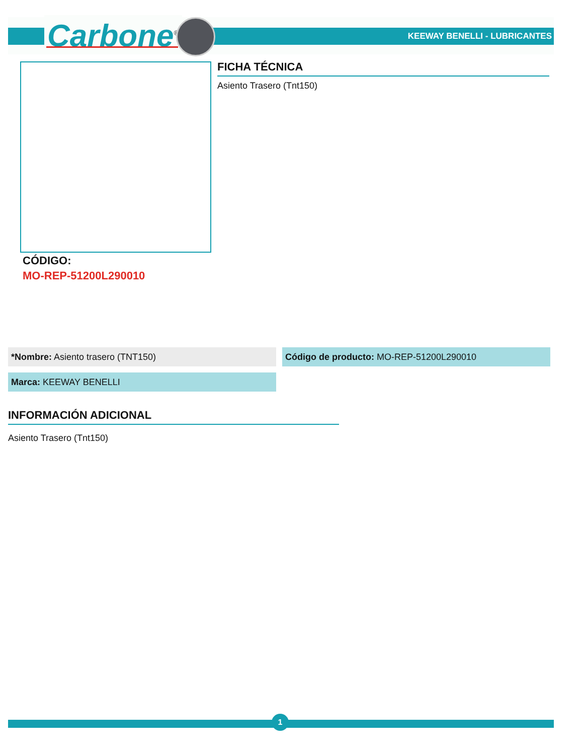Carbone<sup>®</sup> KEEWAY BENELLI - LUBRICANTES
FICHA TÉCNICA
Asiento Trasero (Tnt150)
CÓDIGO:
MO-REP-51200L290010
*Nombre: Asiento trasero (TNT150) Código de producto: MO-REP-51200L290010
Marca: KEEWAY BENELLI
INFORMACIÓN ADICIONAL
Asiento Trasero (Tnt150)
1